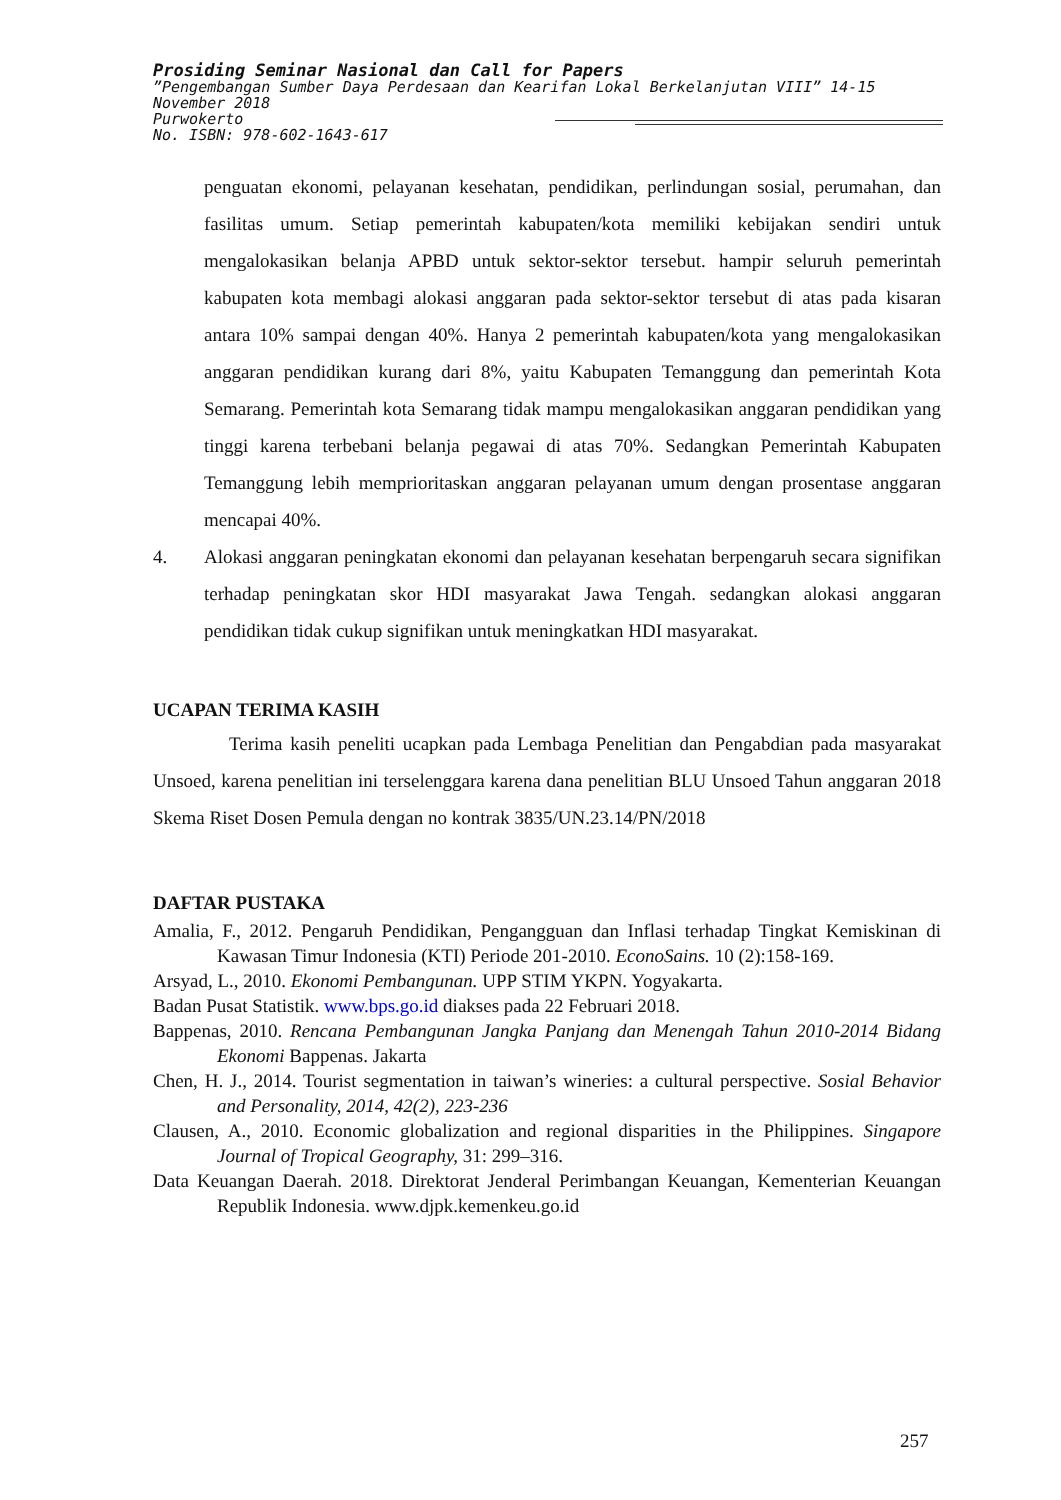Prosiding Seminar Nasional dan Call for Papers
”Pengembangan Sumber Daya Perdesaan dan Kearifan Lokal Berkelanjutan VIII” 14-15 November 2018
Purwokerto
No. ISBN: 978-602-1643-617
penguatan ekonomi, pelayanan kesehatan, pendidikan, perlindungan sosial, perumahan, dan fasilitas umum. Setiap pemerintah kabupaten/kota memiliki kebijakan sendiri untuk mengalokasikan belanja APBD untuk sektor-sektor tersebut. hampir seluruh pemerintah kabupaten kota membagi alokasi anggaran pada sektor-sektor tersebut di atas pada kisaran antara 10% sampai dengan 40%. Hanya 2 pemerintah kabupaten/kota yang mengalokasikan anggaran pendidikan kurang dari 8%, yaitu Kabupaten Temanggung dan pemerintah Kota Semarang. Pemerintah kota Semarang tidak mampu mengalokasikan anggaran pendidikan yang tinggi karena terbebani belanja pegawai di atas 70%. Sedangkan Pemerintah Kabupaten Temanggung lebih memprioritaskan anggaran pelayanan umum dengan prosentase anggaran mencapai 40%.
4.
Alokasi anggaran peningkatan ekonomi dan pelayanan kesehatan berpengaruh secara signifikan terhadap peningkatan skor HDI masyarakat Jawa Tengah. sedangkan alokasi anggaran pendidikan tidak cukup signifikan untuk meningkatkan HDI masyarakat.
UCAPAN TERIMA KASIH
Terima kasih peneliti ucapkan pada Lembaga Penelitian dan Pengabdian pada masyarakat Unsoed, karena penelitian ini terselenggara karena dana penelitian BLU Unsoed Tahun anggaran 2018 Skema Riset Dosen Pemula dengan no kontrak 3835/UN.23.14/PN/2018
DAFTAR PUSTAKA
Amalia, F., 2012. Pengaruh Pendidikan, Pengangguan dan Inflasi terhadap Tingkat Kemiskinan di Kawasan Timur Indonesia (KTI) Periode 201-2010. EconoSains. 10 (2):158-169.
Arsyad, L., 2010. Ekonomi Pembangunan. UPP STIM YKPN. Yogyakarta.
Badan Pusat Statistik. www.bps.go.id diakses pada 22 Februari 2018.
Bappenas, 2010. Rencana Pembangunan Jangka Panjang dan Menengah Tahun 2010-2014 Bidang Ekonomi Bappenas. Jakarta
Chen, H. J., 2014. Tourist segmentation in taiwan’s wineries: a cultural perspective. Sosial Behavior and Personality, 2014, 42(2), 223-236
Clausen, A., 2010. Economic globalization and regional disparities in the Philippines. Singapore Journal of Tropical Geography, 31: 299–316.
Data Keuangan Daerah. 2018. Direktorat Jenderal Perimbangan Keuangan, Kementerian Keuangan Republik Indonesia. www.djpk.kemenkeu.go.id
257